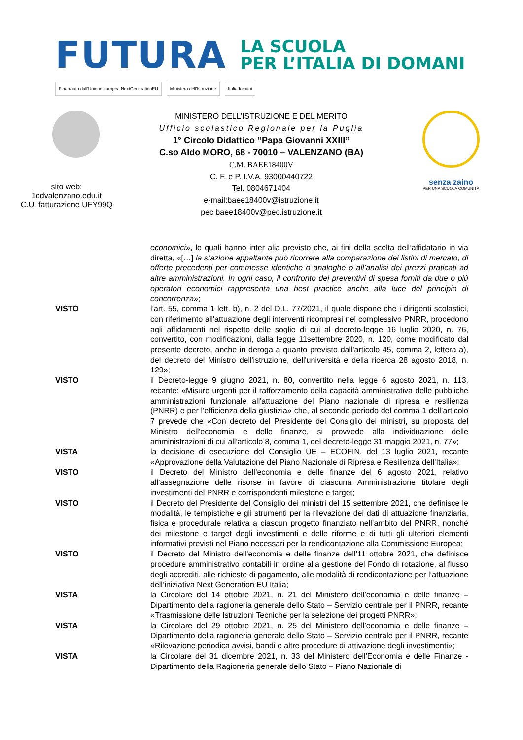FUTURA
LA SCUOLA
PER L’ITALIA DI DOMANI
Finanziato dall'Unione europea NextGenerationEU Ministero dell'Istruzione Italiadomani
sito web:
1cdvalenzano.edu.it
C.U. fatturazione UFY99Q
MINISTERO DELL’ISTRUZIONE E DEL MERITO
Ufficio scolastico Regionale per la Puglia
1° Circolo Didattico “Papa Giovanni XXIII”
C.so Aldo MORO, 68 - 70010 – VALENZANO (BA)
C.M. BAEE18400V
C. F. e P. I.V.A. 93000440722
Tel. 0804671404
e-mail:baee18400v@istruzione.it
pec baee18400v@pec.istruzione.it
senza zaino
PER UNA SCUOLA COMUNITÀ
economici», le quali hanno inter alia previsto che, ai fini della scelta dell’affidatario in via diretta, «[…] la stazione appaltante può ricorrere alla comparazione dei listini di mercato, di offerte precedenti per commesse identiche o analoghe o all’analisi dei prezzi praticati ad altre amministrazioni. In ogni caso, il confronto dei preventivi di spesa forniti da due o più operatori economici rappresenta una best practice anche alla luce del principio di concorrenza»;
VISTO l’art. 55, comma 1 lett. b), n. 2 del D.L. 77/2021, il quale dispone che i dirigenti scolastici, con riferimento all'attuazione degli interventi ricompresi nel complessivo PNRR, procedono agli affidamenti nel rispetto delle soglie di cui al decreto-legge 16 luglio 2020, n. 76, convertito, con modificazioni, dalla legge 11settembre 2020, n. 120, come modificato dal presente decreto, anche in deroga a quanto previsto dall'articolo 45, comma 2, lettera a), del decreto del Ministro dell'istruzione, dell'università e della ricerca 28 agosto 2018, n. 129»;
VISTO il Decreto-legge 9 giugno 2021, n. 80, convertito nella legge 6 agosto 2021, n. 113, recante: «Misure urgenti per il rafforzamento della capacità amministrativa delle pubbliche amministrazioni funzionale all'attuazione del Piano nazionale di ripresa e resilienza (PNRR) e per l'efficienza della giustizia» che, al secondo periodo del comma 1 dell’articolo 7 prevede che «Con decreto del Presidente del Consiglio dei ministri, su proposta del Ministro dell'economia e delle finanze, si provvede alla individuazione delle amministrazioni di cui all'articolo 8, comma 1, del decreto-legge 31 maggio 2021, n. 77»;
VISTA la decisione di esecuzione del Consiglio UE – ECOFIN, del 13 luglio 2021, recante «Approvazione della Valutazione del Piano Nazionale di Ripresa e Resilienza dell’Italia»;
VISTO il Decreto del Ministro dell’economia e delle finanze del 6 agosto 2021, relativo all’assegnazione delle risorse in favore di ciascuna Amministrazione titolare degli investimenti del PNRR e corrispondenti milestone e target;
VISTO il Decreto del Presidente del Consiglio dei ministri del 15 settembre 2021, che definisce le modalità, le tempistiche e gli strumenti per la rilevazione dei dati di attuazione finanziaria, fisica e procedurale relativa a ciascun progetto finanziato nell’ambito del PNRR, nonché dei milestone e target degli investimenti e delle riforme e di tutti gli ulteriori elementi informativi previsti nel Piano necessari per la rendicontazione alla Commissione Europea;
VISTO il Decreto del Ministro dell’economia e delle finanze dell’11 ottobre 2021, che definisce procedure amministrativo contabili in ordine alla gestione del Fondo di rotazione, al flusso degli accrediti, alle richieste di pagamento, alle modalità di rendicontazione per l’attuazione dell’iniziativa Next Generation EU Italia;
VISTA la Circolare del 14 ottobre 2021, n. 21 del Ministero dell’economia e delle finanze – Dipartimento della ragioneria generale dello Stato – Servizio centrale per il PNRR, recante «Trasmissione delle Istruzioni Tecniche per la selezione dei progetti PNRR»;
VISTA la Circolare del 29 ottobre 2021, n. 25 del Ministero dell’economia e delle finanze – Dipartimento della ragioneria generale dello Stato – Servizio centrale per il PNRR, recante «Rilevazione periodica avvisi, bandi e altre procedure di attivazione degli investimenti»;
VISTA la Circolare del 31 dicembre 2021, n. 33 del Ministero dell'Economia e delle Finanze - Dipartimento della Ragioneria generale dello Stato – Piano Nazionale di